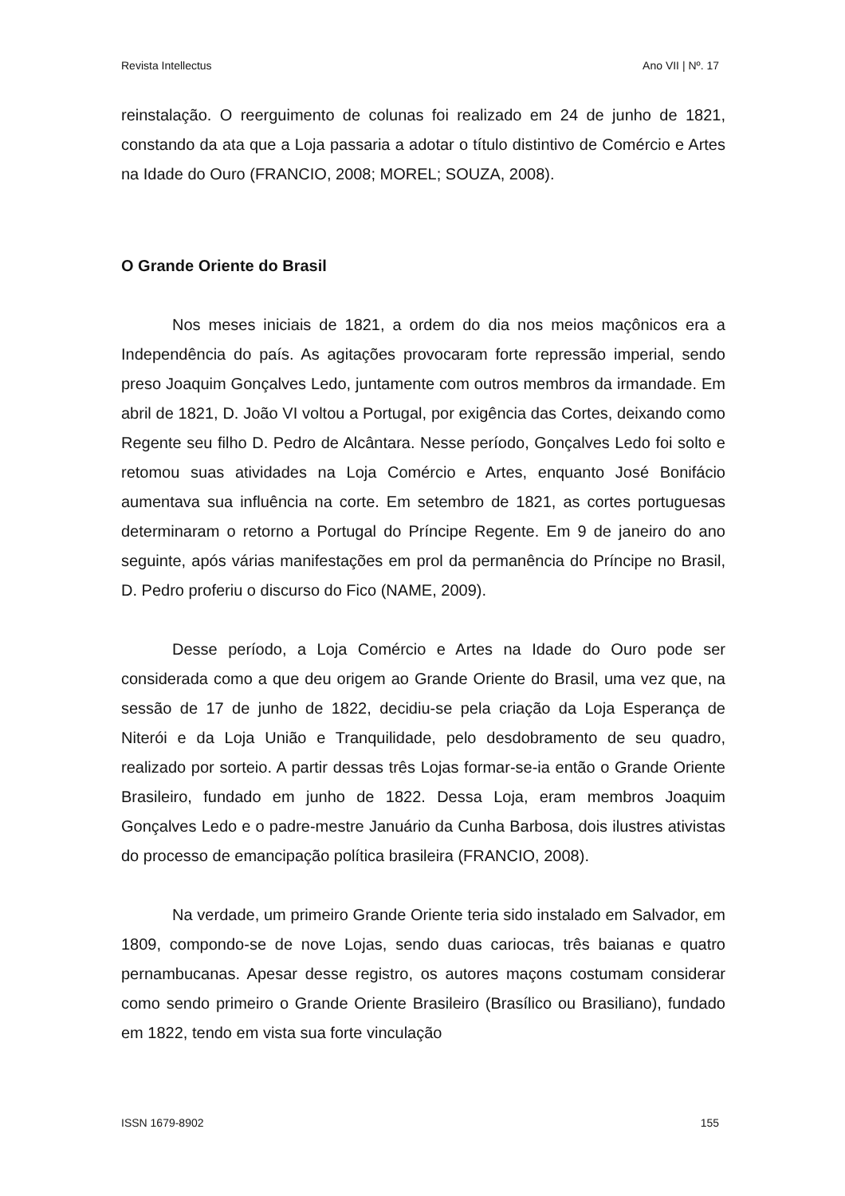Revista Intellectus Ano VII | Nº. 17
reinstalação. O reerguimento de colunas foi realizado em 24 de junho de 1821, constando da ata que a Loja passaria a adotar o título distintivo de Comércio e Artes na Idade do Ouro (FRANCIO, 2008; MOREL; SOUZA, 2008).
O Grande Oriente do Brasil
Nos meses iniciais de 1821, a ordem do dia nos meios maçônicos era a Independência do país. As agitações provocaram forte repressão imperial, sendo preso Joaquim Gonçalves Ledo, juntamente com outros membros da irmandade. Em abril de 1821, D. João VI voltou a Portugal, por exigência das Cortes, deixando como Regente seu filho D. Pedro de Alcântara. Nesse período, Gonçalves Ledo foi solto e retomou suas atividades na Loja Comércio e Artes, enquanto José Bonifácio aumentava sua influência na corte. Em setembro de 1821, as cortes portuguesas determinaram o retorno a Portugal do Príncipe Regente. Em 9 de janeiro do ano seguinte, após várias manifestações em prol da permanência do Príncipe no Brasil, D. Pedro proferiu o discurso do Fico (NAME, 2009).
Desse período, a Loja Comércio e Artes na Idade do Ouro pode ser considerada como a que deu origem ao Grande Oriente do Brasil, uma vez que, na sessão de 17 de junho de 1822, decidiu-se pela criação da Loja Esperança de Niterói e da Loja União e Tranquilidade, pelo desdobramento de seu quadro, realizado por sorteio. A partir dessas três Lojas formar-se-ia então o Grande Oriente Brasileiro, fundado em junho de 1822. Dessa Loja, eram membros Joaquim Gonçalves Ledo e o padre-mestre Januário da Cunha Barbosa, dois ilustres ativistas do processo de emancipação política brasileira (FRANCIO, 2008).
Na verdade, um primeiro Grande Oriente teria sido instalado em Salvador, em 1809, compondo-se de nove Lojas, sendo duas cariocas, três baianas e quatro pernambucanas. Apesar desse registro, os autores maçons costumam considerar como sendo primeiro o Grande Oriente Brasileiro (Brasílico ou Brasiliano), fundado em 1822, tendo em vista sua forte vinculação
ISSN 1679-8902 155